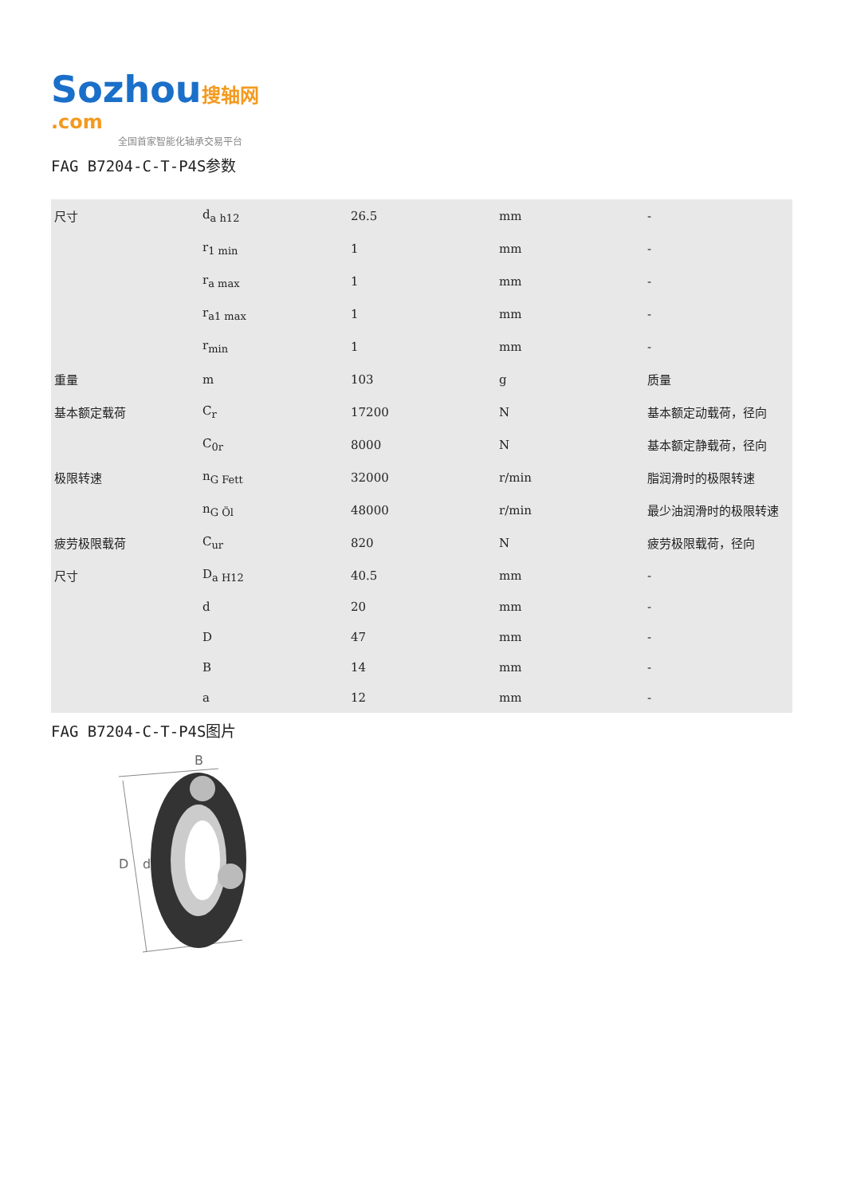Sozhou 搜轴网 .com
全国首家智能化轴承交易平台
FAG B7204-C-T-P4S参数
| 尺寸 | d<sub>a h12</sub> | 26.5 | mm | - |
| | r<sub>1 min</sub> | 1 | mm | - |
| | r<sub>a max</sub> | 1 | mm | - |
| | r<sub>a1 max</sub> | 1 | mm | - |
| | r<sub>min</sub> | 1 | mm | - |
| 重量 | m | 103 | g | 质量 |
| 基本额定载荷 | C<sub>r</sub> | 17200 | N | 基本额定动载荷，径向 |
| | C<sub>0r</sub> | 8000 | N | 基本额定静载荷，径向 |
| 极限转速 | n<sub>G Fett</sub> | 32000 | r/min | 脂润滑时的极限转速 |
| | n<sub>G Öl</sub> | 48000 | r/min | 最少油润滑时的极限转速 |
| 疲劳极限载荷 | C<sub>ur</sub> | 820 | N | 疲劳极限载荷，径向 |
| 尺寸 | D<sub>a H12</sub> | 40.5 | mm | - |
| | d | 20 | mm | - |
| | D | 47 | mm | - |
| | B | 14 | mm | - |
| | a | 12 | mm | - |
FAG B7204-C-T-P4S图片
B
D
d